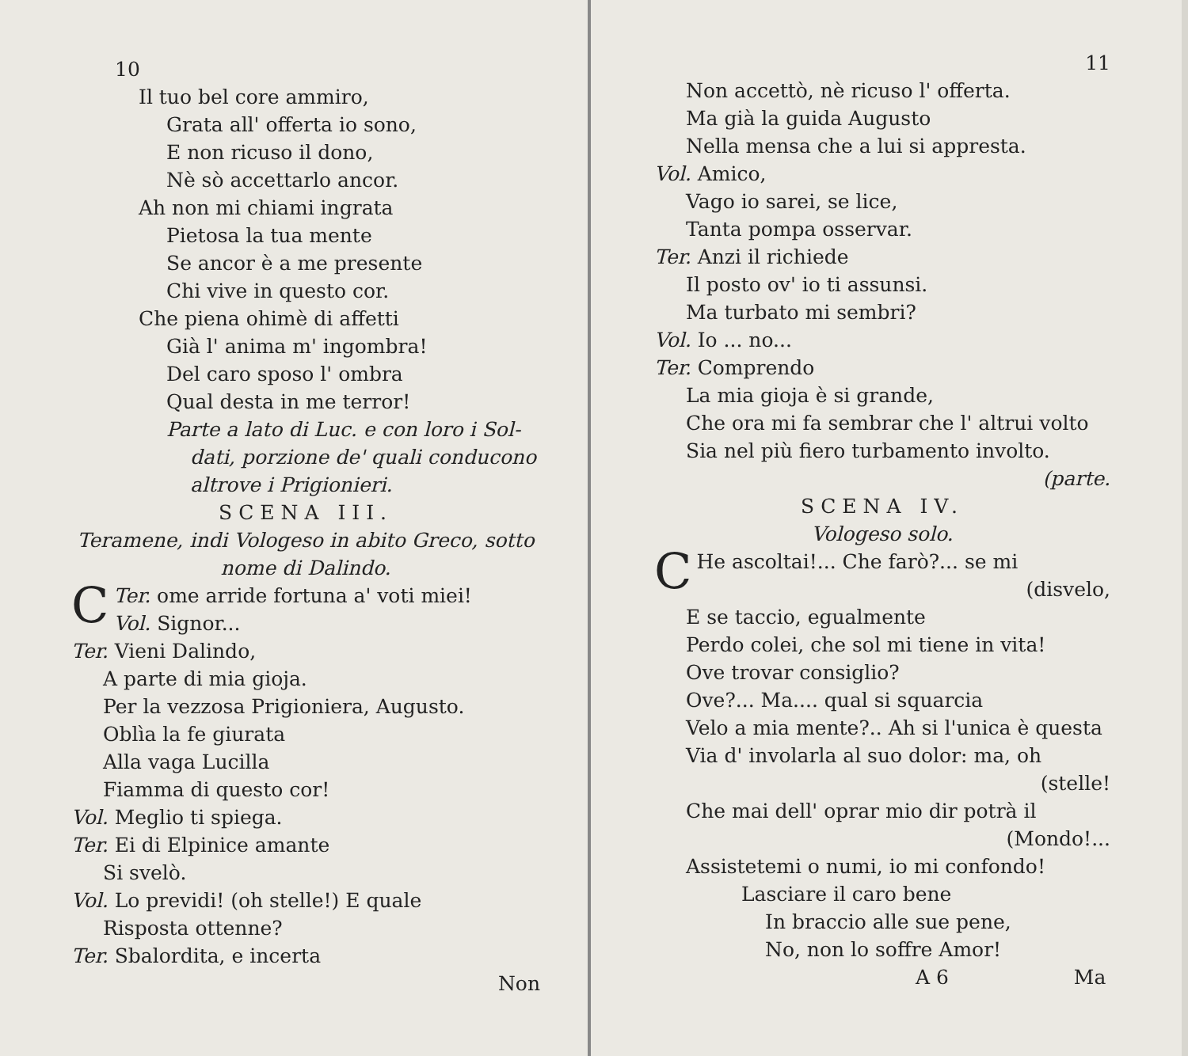10
Il tuo bel core ammiro,
Grata all' offerta io sono,
E non ricuso il dono,
Nè sò accettarlo ancor.
Ah non mi chiami ingrata
Pietosa la tua mente
Se ancor è a me presente
Chi vive in questo cor.
Che piena ohimè di affetti
Già l' anima m' ingombra!
Del caro sposo l' ombra
Qual desta in me terror!
Parte a lato di Luc. e con loro i Sol-
dati, porzione de' quali conducono altrove i Prigionieri.
SCENA III.
Teramene, indi Vologeso in abito Greco, sotto nome di Dalindo.
Ter. Come arride fortuna a' voti miei!
Vol. Signor...
Ter. Vieni Dalindo,
A parte di mia gioja.
Per la vezzosa Prigioniera, Augusto.
Oblìa la fe giurata
Alla vaga Lucilla
Fiamma di questo cor!
Vol. Meglio ti spiega.
Ter. Ei di Elpinice amante
Si svelò.
Vol. Lo previdi! (oh stelle!) E quale
Risposta ottenne?
Ter. Sbalordita, e incerta
Non
11
Non accettò, nè ricuso l' offerta.
Ma già la guida Augusto
Nella mensa che a lui si appresta.
Vol. Amico,
Vago io sarei, se lice,
Tanta pompa osservar.
Ter. Anzi il richiede
Il posto ov' io ti assunsi.
Ma turbato mi sembri?
Vol. Io ... no...
Ter. Comprendo
La mia gioja è si grande,
Che ora mi fa sembrar che l' altrui volto
Sia nel più fiero turbamento involto.
(parte.
SCENA IV.
Vologeso solo.
CHe ascoltai!... Che farò?... se mi
(disvelo,
E se taccio, egualmente
Perdo colei, che sol mi tiene in vita!
Ove trovar consiglio?
Ove?... Ma.... qual si squarcia
Velo a mia mente?.. Ah si l'unica è questa
Via d' involarla al suo dolor: ma, oh
(stelle!
Che mai dell' oprar mio dir potrà il
(Mondo!...
Assistetemi o numi, io mi confondo!
Lasciare il caro bene
In braccio alle sue pene,
No, non lo soffre Amor!
A 6 Ma